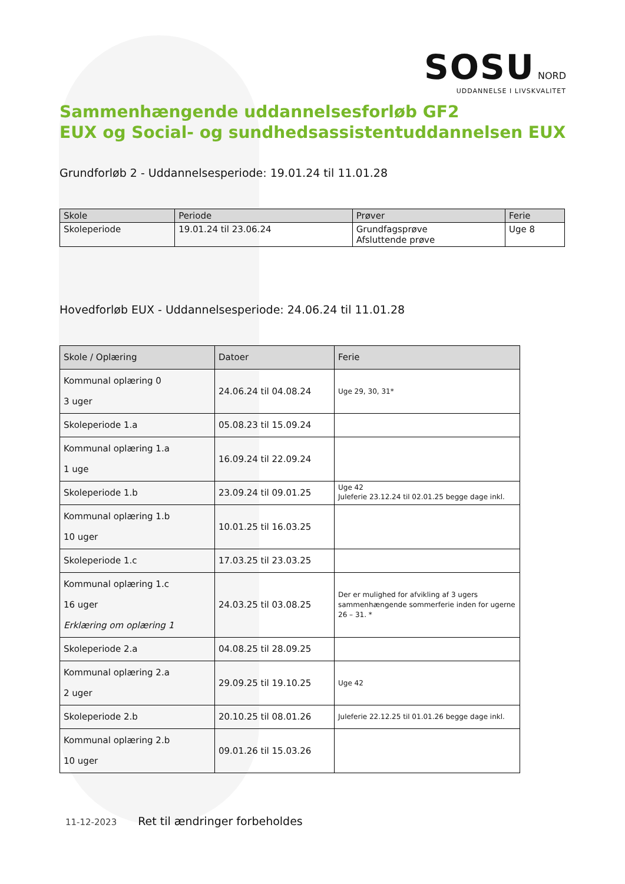SOSU NORD
UDDANNELSE I LIVSKVALITET
Sammenhængende uddannelsesforløb GF2
EUX og Social- og sundhedsassistentuddannelsen EUX
Grundforløb 2 - Uddannelsesperiode: 19.01.24 til 11.01.28
| Skole | Periode | Prøver | Ferie |
| --- | --- | --- | --- |
| Skoleperiode | 19.01.24 til 23.06.24 | Grundfagsprøve Afsluttende prøve | Uge 8 |
Hovedforløb EUX - Uddannelsesperiode: 24.06.24 til 11.01.28
| Skole / Oplæring | Datoer | Ferie |
| --- | --- | --- |
| Kommunal oplæring 0 3 uger | 24.06.24 til 04.08.24 | Uge 29, 30, 31* |
| Skoleperiode 1.a | 05.08.23 til 15.09.24 | |
| Kommunal oplæring 1.a 1 uge | 16.09.24 til 22.09.24 | |
| Skoleperiode 1.b | 23.09.24 til 09.01.25 | Uge 42 Juleferie 23.12.24 til 02.01.25 begge dage inkl. |
| Kommunal oplæring 1.b 10 uger | 10.01.25 til 16.03.25 | |
| Skoleperiode 1.c | 17.03.25 til 23.03.25 | |
| Kommunal oplæring 1.c 16 uger Erklæring om oplæring 1 | 24.03.25 til 03.08.25 | Der er mulighed for afvikling af 3 ugers sammenhængende sommerferie inden for ugerne 26 – 31. * |
| Skoleperiode 2.a | 04.08.25 til 28.09.25 | |
| Kommunal oplæring 2.a 2 uger | 29.09.25 til 19.10.25 | Uge 42 |
| Skoleperiode 2.b | 20.10.25 til 08.01.26 | Juleferie 22.12.25 til 01.01.26 begge dage inkl. |
| Kommunal oplæring 2.b 10 uger | 09.01.26 til 15.03.26 | |
11-12-2023 Ret til ændringer forbeholdes